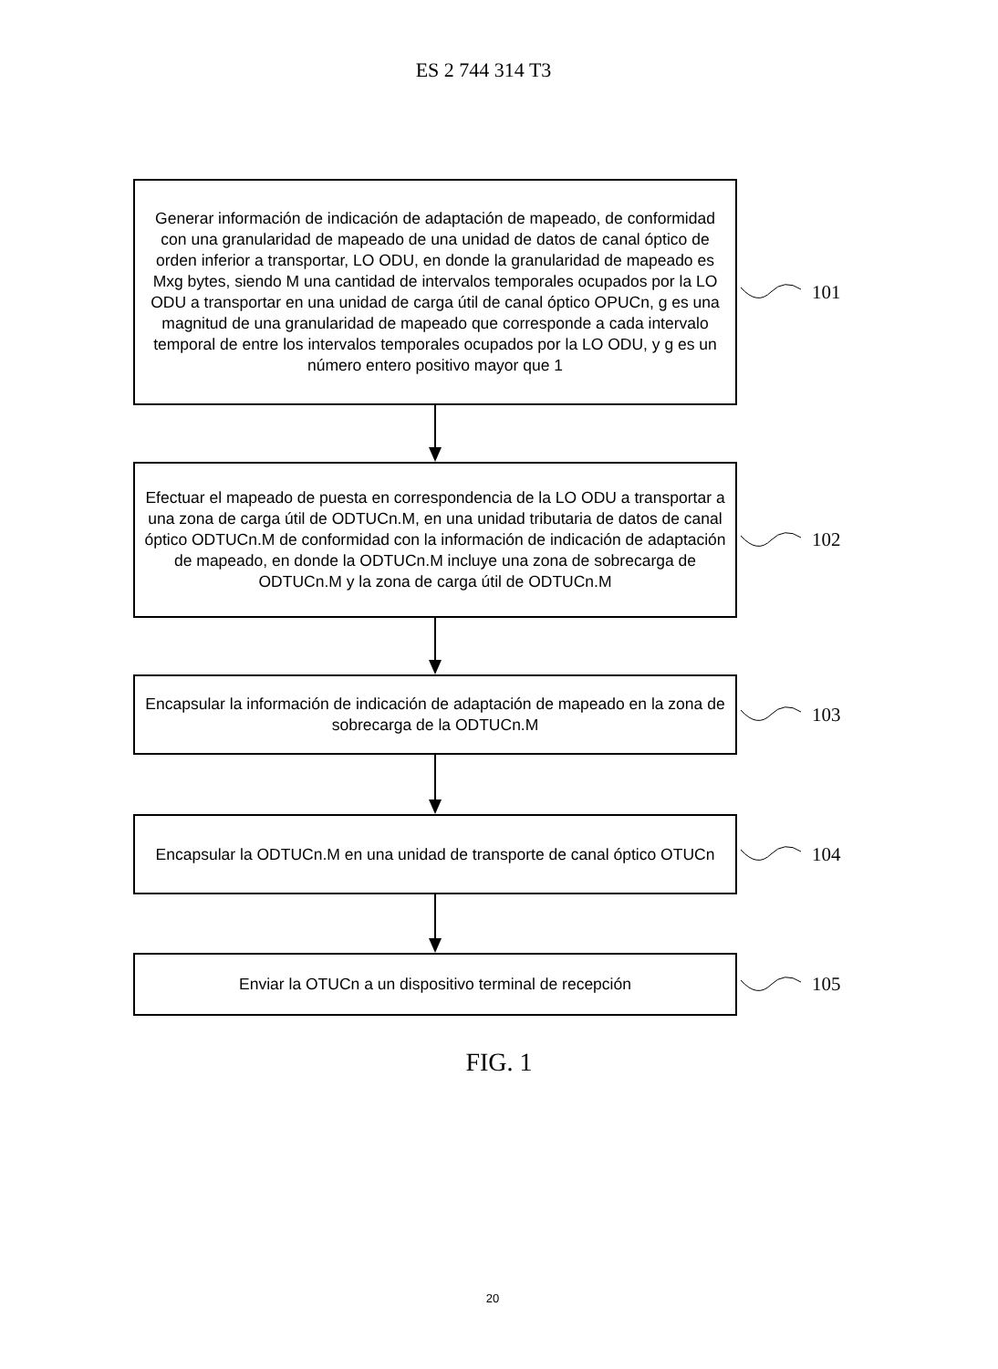ES 2 744 314 T3
Generar información de indicación de adaptación de mapeado, de conformidad con una granularidad de mapeado de una unidad de datos de canal óptico de orden inferior a transportar, LO ODU, en donde la granularidad de mapeado es Mxg bytes, siendo M una cantidad de intervalos temporales ocupados por la LO ODU a transportar en una unidad de carga útil de canal óptico OPUCn, g es una magnitud de una granularidad de mapeado que corresponde a cada intervalo temporal de entre los intervalos temporales ocupados por la LO ODU, y g es un número entero positivo mayor que 1
101
Efectuar el mapeado de puesta en correspondencia de la LO ODU a transportar a una zona de carga útil de ODTUCn.M, en una unidad tributaria de datos de canal óptico ODTUCn.M de conformidad con la información de indicación de adaptación de mapeado, en donde la ODTUCn.M incluye una zona de sobrecarga de ODTUCn.M y la zona de carga útil de ODTUCn.M
102
Encapsular la información de indicación de adaptación de mapeado en la zona de sobrecarga de la ODTUCn.M
103
Encapsular la ODTUCn.M en una unidad de transporte de canal óptico OTUCn
104
Enviar la OTUCn a un dispositivo terminal de recepción
105
FIG. 1
20